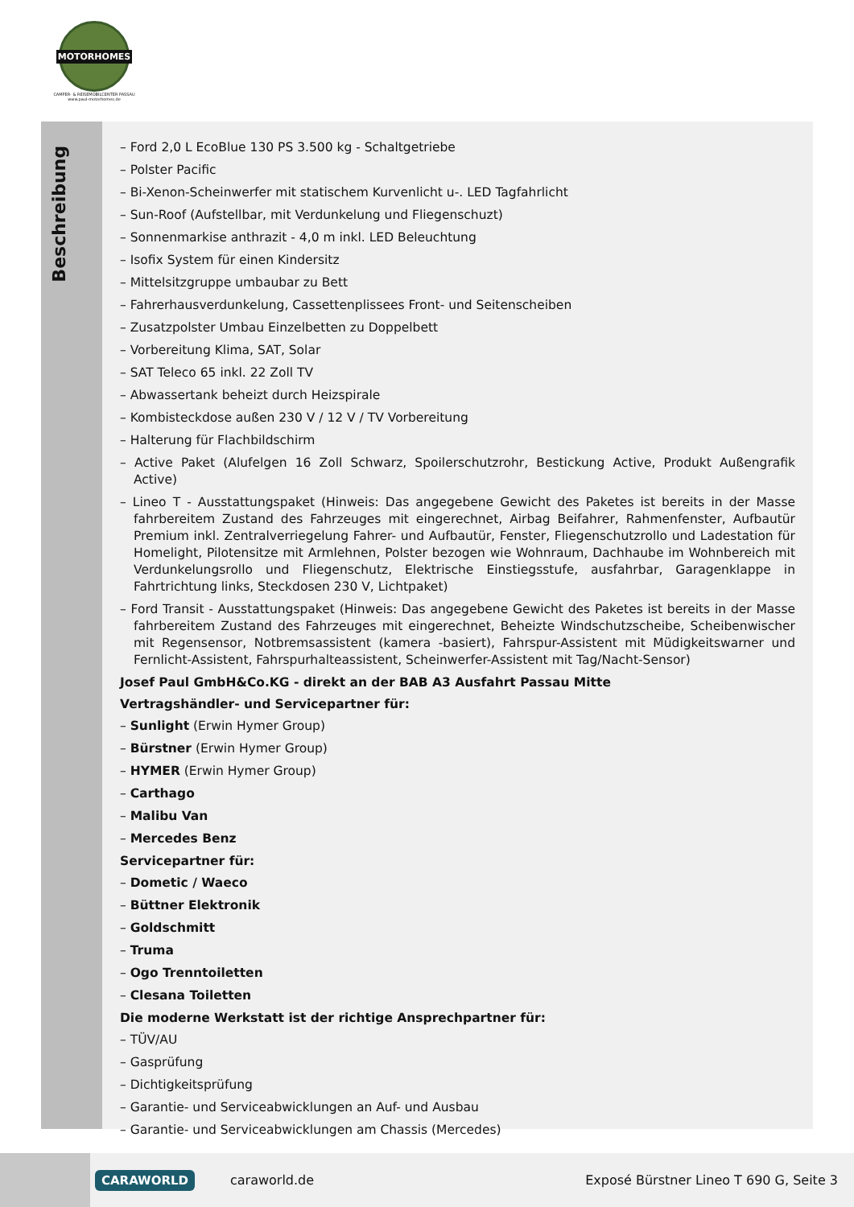MOTORHOMES
CAMPER- & REISEMOBILCENTER PASSAU
www.paul-motorhomes.de
Beschreibung
– Ford 2,0 L EcoBlue 130 PS 3.500 kg - Schaltgetriebe
– Polster Pacific
– Bi-Xenon-Scheinwerfer mit statischem Kurvenlicht u-. LED Tagfahrlicht
– Sun-Roof (Aufstellbar, mit Verdunkelung und Fliegenschuzt)
– Sonnenmarkise anthrazit - 4,0 m inkl. LED Beleuchtung
– Isofix System für einen Kindersitz
– Mittelsitzgruppe umbaubar zu Bett
– Fahrerhausverdunkelung, Cassettenplissees Front- und Seitenscheiben
– Zusatzpolster Umbau Einzelbetten zu Doppelbett
– Vorbereitung Klima, SAT, Solar
– SAT Teleco 65 inkl. 22 Zoll TV
– Abwassertank beheizt durch Heizspirale
– Kombisteckdose außen 230 V / 12 V / TV Vorbereitung
– Halterung für Flachbildschirm
– Active Paket (Alufelgen 16 Zoll Schwarz, Spoilerschutzrohr, Bestickung Active, Produkt Außengrafik Active)
– Lineo T - Ausstattungspaket (Hinweis: Das angegebene Gewicht des Paketes ist bereits in der Masse fahrbereitem Zustand des Fahrzeuges mit eingerechnet, Airbag Beifahrer, Rahmenfenster, Aufbautür Premium inkl. Zentralverriegelung Fahrer- und Aufbautür, Fenster, Fliegenschutzrollo und Ladestation für Homelight, Pilotensitze mit Armlehnen, Polster bezogen wie Wohnraum, Dachhaube im Wohnbereich mit Verdunkelungsrollo und Fliegenschutz, Elektrische Einstiegsstufe, ausfahrbar, Garagenklappe in Fahrtrichtung links, Steckdosen 230 V, Lichtpaket)
– Ford Transit - Ausstattungspaket (Hinweis: Das angegebene Gewicht des Paketes ist bereits in der Masse fahrbereitem Zustand des Fahrzeuges mit eingerechnet, Beheizte Windschutzscheibe, Scheibenwischer mit Regensensor, Notbremsassistent (kamera -basiert), Fahrspur-Assistent mit Müdigkeitswarner und Fernlicht-Assistent, Fahrspurhalteassistent, Scheinwerfer-Assistent mit Tag/Nacht-Sensor)
Josef Paul GmbH&Co.KG - direkt an der BAB A3 Ausfahrt Passau Mitte
Vertragshändler- und Servicepartner für:
– Sunlight (Erwin Hymer Group)
– Bürstner (Erwin Hymer Group)
– HYMER (Erwin Hymer Group)
– Carthago
– Malibu Van
– Mercedes Benz
Servicepartner für:
– Dometic / Waeco
– Büttner Elektronik
– Goldschmitt
– Truma
– Ogo Trenntoiletten
– Clesana Toiletten
Die moderne Werkstatt ist der richtige Ansprechpartner für:
– TÜV/AU
– Gasprüfung
– Dichtigkeitsprüfung
– Garantie- und Serviceabwicklungen an Auf- und Ausbau
– Garantie- und Serviceabwicklungen am Chassis (Mercedes)
CARAWORLD caraworld.de Exposé Bürstner Lineo T 690 G, Seite 3